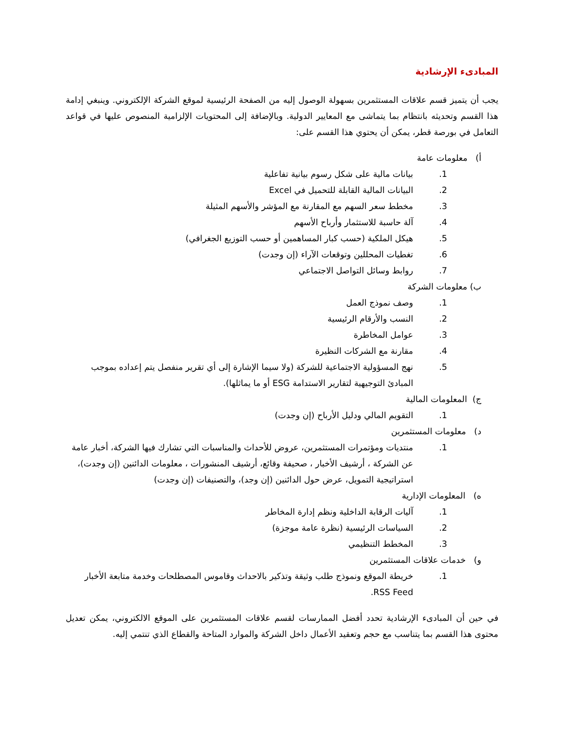المبادىء الإرشادية
يجب أن يتميز قسم علاقات المستثمرين بسهولة الوصول إليه من الصفحة الرئيسية لموقع الشركة الإلكتروني. وينبغي إدامة هذا القسم وتحديثه بانتظام بما يتماشى مع المعايير الدولية. وبالإضافة إلى المحتويات الإلزامية المنصوص عليها في قواعد التعامل في بورصة قطر، يمكن أن يحتوي هذا القسم على:
أ) معلومات عامة
1. بيانات مالية على شكل رسوم بيانية تفاعلية
2. البيانات المالية القابلة للتحميل في Excel
3. مخطط سعر السهم مع المقارنة مع المؤشر والأسهم المثيلة
4. آلة حاسبة للاستثمار وأرباح الأسهم
5. هيكل الملكية (حسب كبار المساهمين أو حسب التوزيع الجغرافي)
6. تغطيات المحللين وتوقعات الآراء (إن وجدت)
7. روابط وسائل التواصل الاجتماعي
ب) معلومات الشركة
1. وصف نموذج العمل
2. النسب والأرقام الرئيسية
3. عوامل المخاطرة
4. مقارنة مع الشركات النظيرة
5. نهج المسؤولية الاجتماعية للشركة (ولا سيما الإشارة إلى أي تقرير منفصل يتم إعداده بموجب المبادئ التوجيهية لتقارير الاستدامة ESG أو ما يماثلها).
ج) المعلومات المالية
1. التقويم المالي ودليل الأرباح (إن وجدت)
د) معلومات المستثمرين
1. منتديات ومؤتمرات المستثمرين، عروض للأحداث والمناسبات التي تشارك فيها الشركة، أخبار عامة عن الشركة ، أرشيف الأخبار ، صحيفة وقائع، أرشيف المنشورات ، معلومات الدائنين (إن وجدت)، استراتيجية التمويل، عرض حول الدائنين (إن وجد)، والتصنيفات (إن وجدت)
ه) المعلومات الإدارية
1. آليات الرقابة الداخلية ونظم إدارة المخاطر
2. السياسات الرئيسية (نظرة عامة موجزة)
3. المخطط التنظيمي
و) خدمات علاقات المستثمرين
1. خريطة الموقع ونموذج طلب وثيقة وتذكير بالاحداث وقاموس المصطلحات وخدمة متابعة الأخبار RSS Feed.
في حين أن المبادىء الإرشادية تحدد أفضل الممارسات لقسم علاقات المستثمرين على الموقع الالكتروني، يمكن تعديل محتوى هذا القسم بما يتناسب مع حجم وتعقيد الأعمال داخل الشركة والموارد المتاحة والقطاع الذي تنتمي إليه.